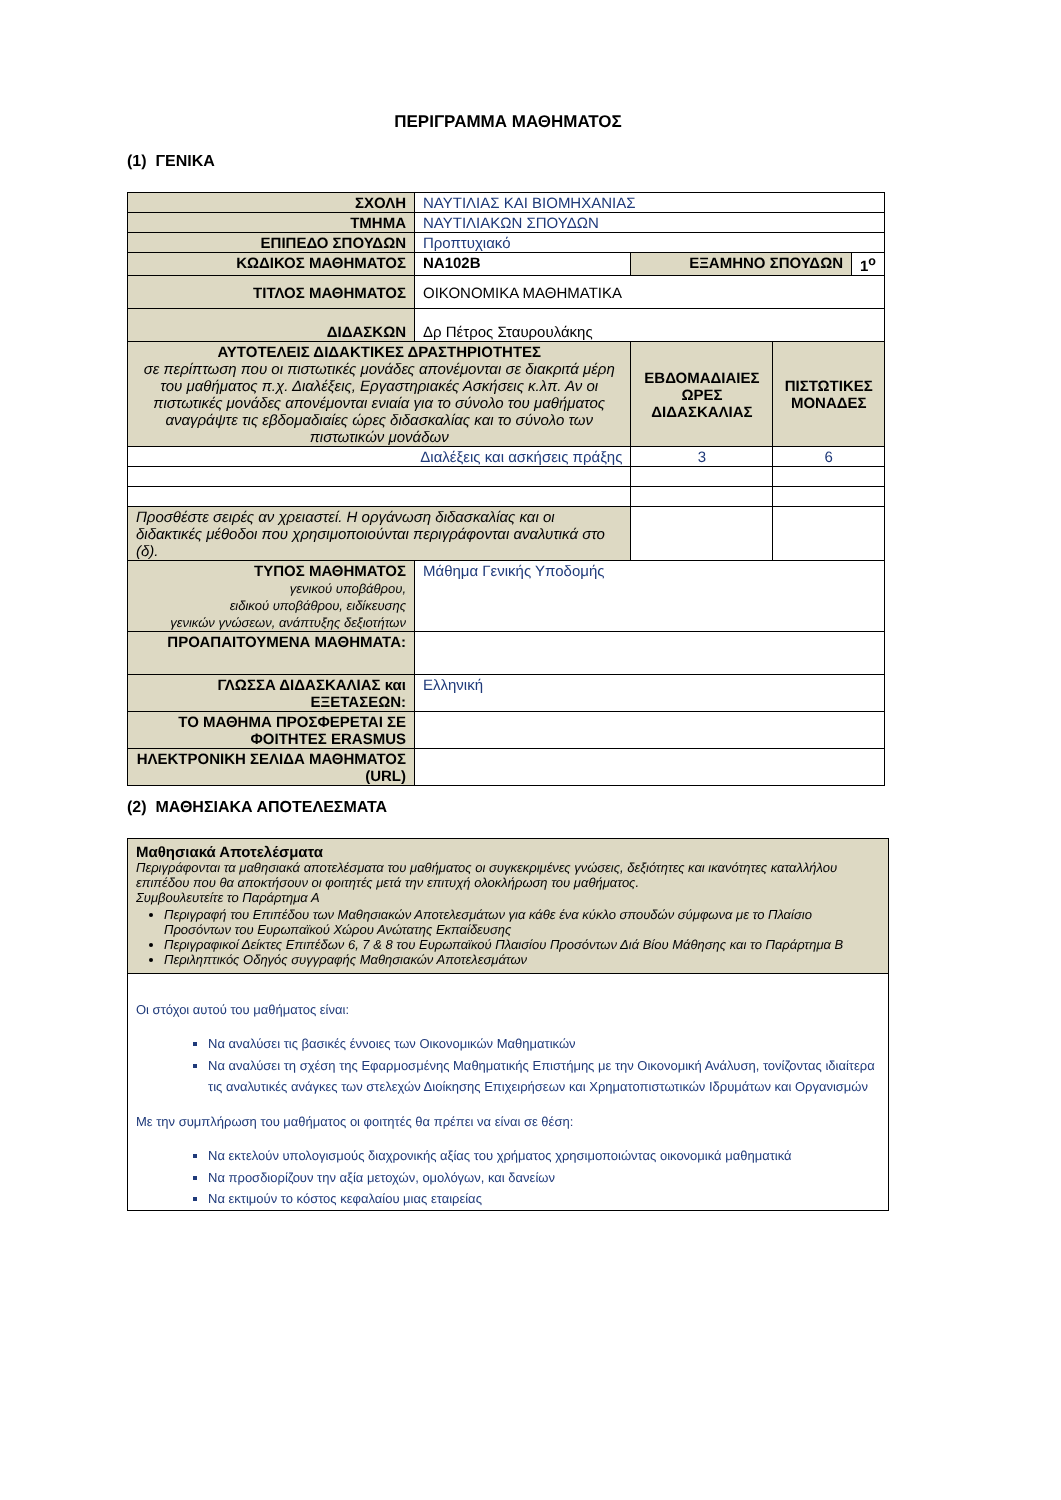ΠΕΡΙΓΡΑΜΜΑ ΜΑΘΗΜΑΤΟΣ
(1) ΓΕΝΙΚΑ
| ΣΧΟΛΗ | ΝΑΥΤΙΛΙΑΣ ΚΑΙ ΒΙΟΜΗΧΑΝΙΑΣ | | | |
| ΤΜΗΜΑ | ΝΑΥΤΙΛΙΑΚΩΝ ΣΠΟΥΔΩΝ | | | |
| ΕΠΙΠΕΔΟ ΣΠΟΥΔΩΝ | Προπτυχιακό | | | |
| ΚΩΔΙΚΟΣ ΜΑΘΗΜΑΤΟΣ | ΝΑ102Β | ΕΞΑΜΗΝΟ ΣΠΟΥΔΩΝ | | 1<sup>ο</sup> |
| ΤΙΤΛΟΣ ΜΑΘΗΜΑΤΟΣ | ΟΙΚΟΝΟΜΙΚΑ ΜΑΘΗΜΑΤΙΚΑ | | | |
| ΔΙΔΑΣΚΩΝ | Δρ Πέτρος Σταυρουλάκης | | | |
| ΑΥΤΟΤΕΛΕΙΣ ΔΙΔΑΚΤΙΚΕΣ ΔΡΑΣΤΗΡΙΟΤΗΤΕΣ σε περίπτωση που οι πιστωτικές μονάδες απονέμονται σε διακριτά μέρη του μαθήματος π.χ. Διαλέξεις, Εργαστηριακές Ασκήσεις κ.λπ. Αν οι πιστωτικές μονάδες απονέμονται ενιαία για το σύνολο του μαθήματος αναγράψτε τις εβδομαδιαίες ώρες διδασκαλίας και το σύνολο των πιστωτικών μονάδων | | ΕΒΔΟΜΑΔΙΑΙΕΣ ΩΡΕΣ ΔΙΔΑΣΚΑΛΙΑΣ | ΠΙΣΤΩΤΙΚΕΣ ΜΟΝΑΔΕΣ | |
| Διαλέξεις και ασκήσεις πράξης | | 3 | 6 | |
| Προσθέστε σειρές αν χρειαστεί. Η οργάνωση διδασκαλίας και οι διδακτικές μέθοδοι που χρησιμοποιούνται περιγράφονται αναλυτικά στο (δ). | | | | |
| ΤΥΠΟΣ ΜΑΘΗΜΑΤΟΣ γενικού υποβάθρου, ειδικού υποβάθρου, ειδίκευσης γενικών γνώσεων, ανάπτυξης δεξιοτήτων | Μάθημα Γενικής Υποδομής | | | |
| ΠΡΟΑΠΑΙΤΟΥΜΕΝΑ ΜΑΘΗΜΑΤΑ: | | | | |
| ΓΛΩΣΣΑ ΔΙΔΑΣΚΑΛΙΑΣ και ΕΞΕΤΑΣΕΩΝ: | Ελληνική | | | |
| ΤΟ ΜΑΘΗΜΑ ΠΡΟΣΦΕΡΕΤΑΙ ΣΕ ΦΟΙΤΗΤΕΣ ERASMUS | | | | |
| ΗΛΕΚΤΡΟΝΙΚΗ ΣΕΛΙΔΑ ΜΑΘΗΜΑΤΟΣ (URL) | | | | |
(2) ΜΑΘΗΣΙΑΚΑ ΑΠΟΤΕΛΕΣΜΑΤΑ
| Μαθησιακά Αποτελέσματα Περιγράφονται τα μαθησιακά αποτελέσματα του μαθήματος οι συγκεκριμένες γνώσεις, δεξιότητες και ικανότητες καταλλήλου επιπέδου που θα αποκτήσουν οι φοιτητές μετά την επιτυχή ολοκλήρωση του μαθήματος. Συμβουλευτείτε το Παράρτημα Α Περιγραφή του Επιπέδου των Μαθησιακών Αποτελεσμάτων για κάθε ένα κύκλο σπουδών σύμφωνα με το Πλαίσιο Προσόντων του Ευρωπαϊκού Χώρου Ανώτατης Εκπαίδευσης Περιγραφικοί Δείκτες Επιπέδων 6, 7 & 8 του Ευρωπαϊκού Πλαισίου Προσόντων Διά Βίου Μάθησης και το Παράρτημα Β Περιληπτικός Οδηγός συγγραφής Μαθησιακών Αποτελεσμάτων |
| Οι στόχοι αυτού του μαθήματος είναι: Να αναλύσει τις βασικές έννοιες των Οικονομικών Μαθηματικών Να αναλύσει τη σχέση της Εφαρμοσμένης Μαθηματικής Επιστήμης με την Οικονομική Ανάλυση, τονίζοντας ιδιαίτερα τις αναλυτικές ανάγκες των στελεχών Διοίκησης Επιχειρήσεων και Χρηματοπιστωτικών Ιδρυμάτων και Οργανισμών Με την συμπλήρωση του μαθήματος οι φοιτητές θα πρέπει να είναι σε θέση: Να εκτελούν υπολογισμούς διαχρονικής αξίας του χρήματος χρησιμοποιώντας οικονομικά μαθηματικά Να προσδιορίζουν την αξία μετοχών, ομολόγων, και δανείων Να εκτιμούν το κόστος κεφαλαίου μιας εταιρείας |